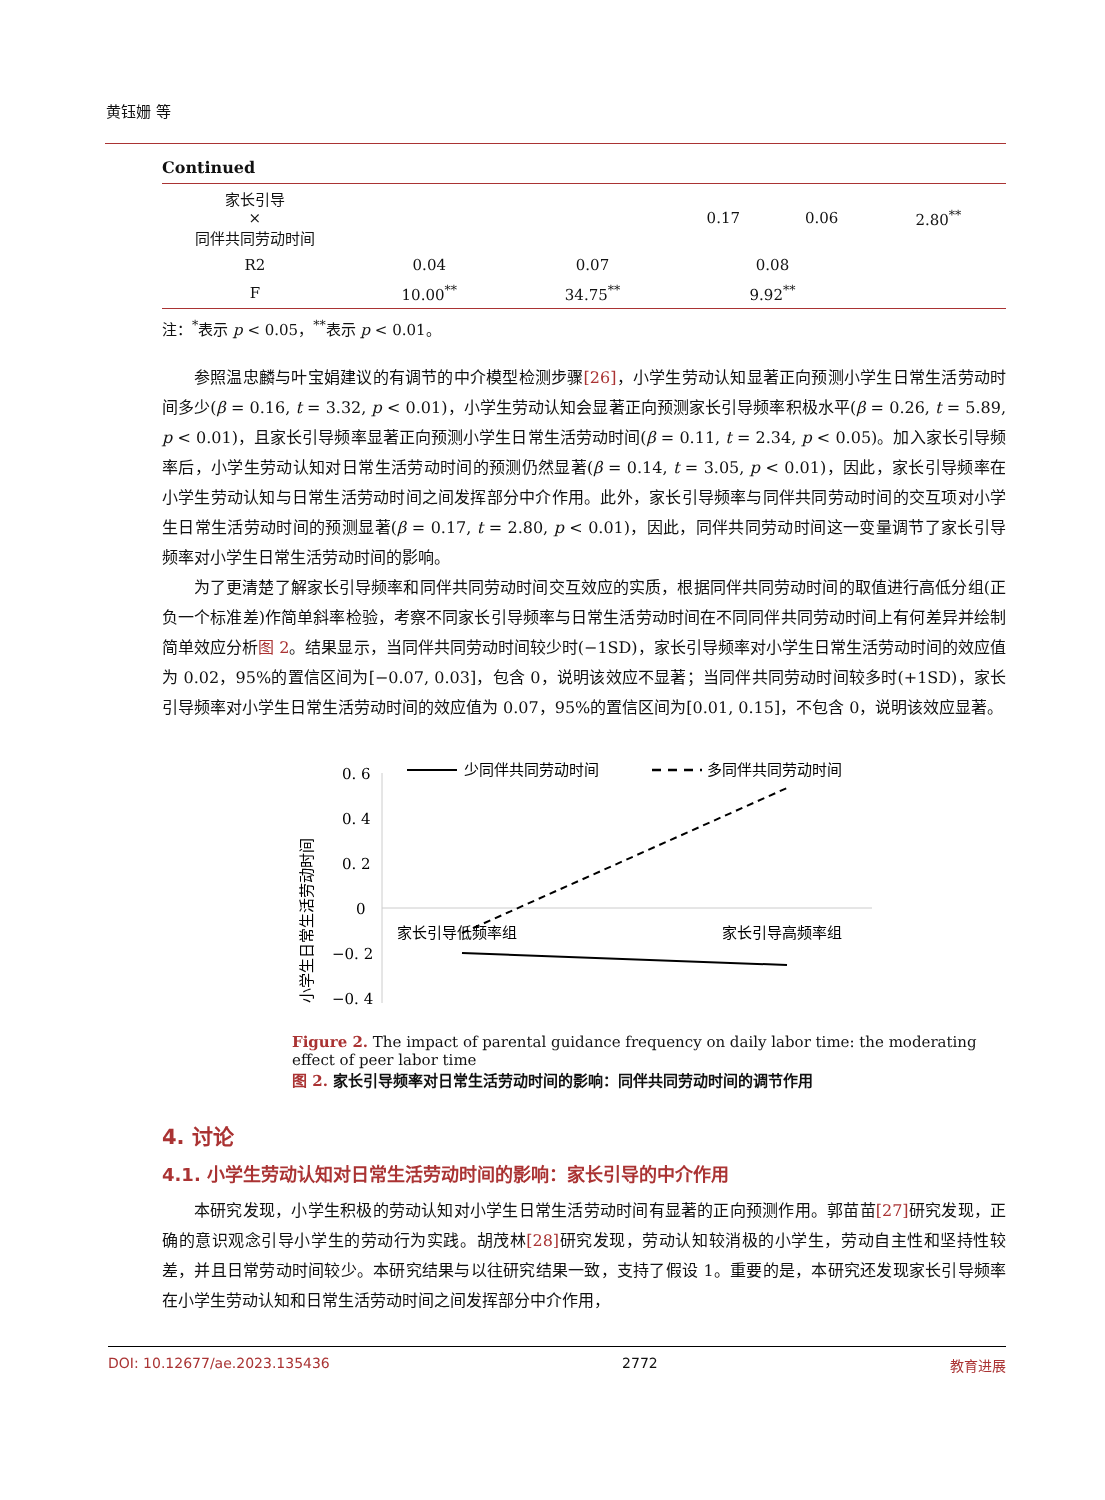黄钰姗 等
Continued
| 家长引导 × 同伴共同劳动时间 | | | 0.17 | 0.06 | 2.80<sup>**</sup> |
| R2 | 0.04 | 0.07 | 0.08 | | |
| F | 10.00<sup>**</sup> | 34.75<sup>**</sup> | 9.92<sup>**</sup> | | |
注：<sup>*</sup>表示 p < 0.05，<sup>**</sup>表示 p < 0.01。
参照温忠麟与叶宝娟建议的有调节的中介模型检测步骤[26]，小学生劳动认知显著正向预测小学生日常生活劳动时间多少(β = 0.16, t = 3.32, p < 0.01)，小学生劳动认知会显著正向预测家长引导频率积极水平(β = 0.26, t = 5.89, p < 0.01)，且家长引导频率显著正向预测小学生日常生活劳动时间(β = 0.11, t = 2.34, p < 0.05)。加入家长引导频率后，小学生劳动认知对日常生活劳动时间的预测仍然显著(β = 0.14, t = 3.05, p < 0.01)，因此，家长引导频率在小学生劳动认知与日常生活劳动时间之间发挥部分中介作用。此外，家长引导频率与同伴共同劳动时间的交互项对小学生日常生活劳动时间的预测显著(β = 0.17, t = 2.80, p < 0.01)，因此，同伴共同劳动时间这一变量调节了家长引导频率对小学生日常生活劳动时间的影响。
为了更清楚了解家长引导频率和同伴共同劳动时间交互效应的实质，根据同伴共同劳动时间的取值进行高低分组(正负一个标准差)作简单斜率检验，考察不同家长引导频率与日常生活劳动时间在不同同伴共同劳动时间上有何差异并绘制简单效应分析图 2。结果显示，当同伴共同劳动时间较少时(−1SD)，家长引导频率对小学生日常生活劳动时间的效应值为 0.02，95%的置信区间为[−0.07, 0.03]，包含 0，说明该效应不显著；当同伴共同劳动时间较多时(+1SD)，家长引导频率对小学生日常生活劳动时间的效应值为 0.07，95%的置信区间为[0.01, 0.15]，不包含 0，说明该效应显著。
小学生日常生活劳动时间
0. 6
0. 4
0. 2
0
−0. 2
−0. 4
少同伴共同劳动时间
多同伴共同劳动时间
家长引导低频率组
家长引导高频率组
Figure 2. The impact of parental guidance frequency on daily labor time: the moderating effect of peer labor time
图 2. 家长引导频率对日常生活劳动时间的影响：同伴共同劳动时间的调节作用
4. 讨论
4.1. 小学生劳动认知对日常生活劳动时间的影响：家长引导的中介作用
本研究发现，小学生积极的劳动认知对小学生日常生活劳动时间有显著的正向预测作用。郭苗苗[27] 研究发现，正确的意识观念引导小学生的劳动行为实践。胡茂林[28] 研究发现，劳动认知较消极的小学生，劳动自主性和坚持性较差，并且日常劳动时间较少。本研究结果与以往研究结果一致，支持了假设 1。重要的是，本研究还发现家长引导频率在小学生劳动认知和日常生活劳动时间之间发挥部分中介作用，
DOI: 10.12677/ae.2023.135436 2772 教育进展